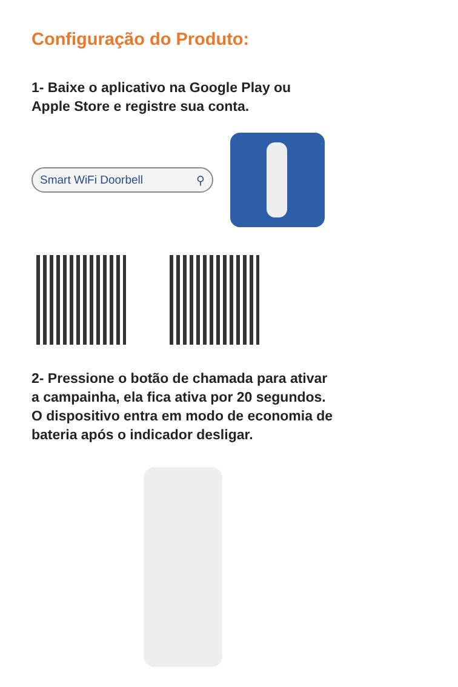Configuração do Produto:
1- Baixe o aplicativo na Google Play ou
Apple Store e registre sua conta.
Smart WiFi Doorbell ⚲
2- Pressione o botão de chamada para ativar
a campainha, ela fica ativa por 20 segundos.
O dispositivo entra em modo de economia de
bateria após o indicador desligar.